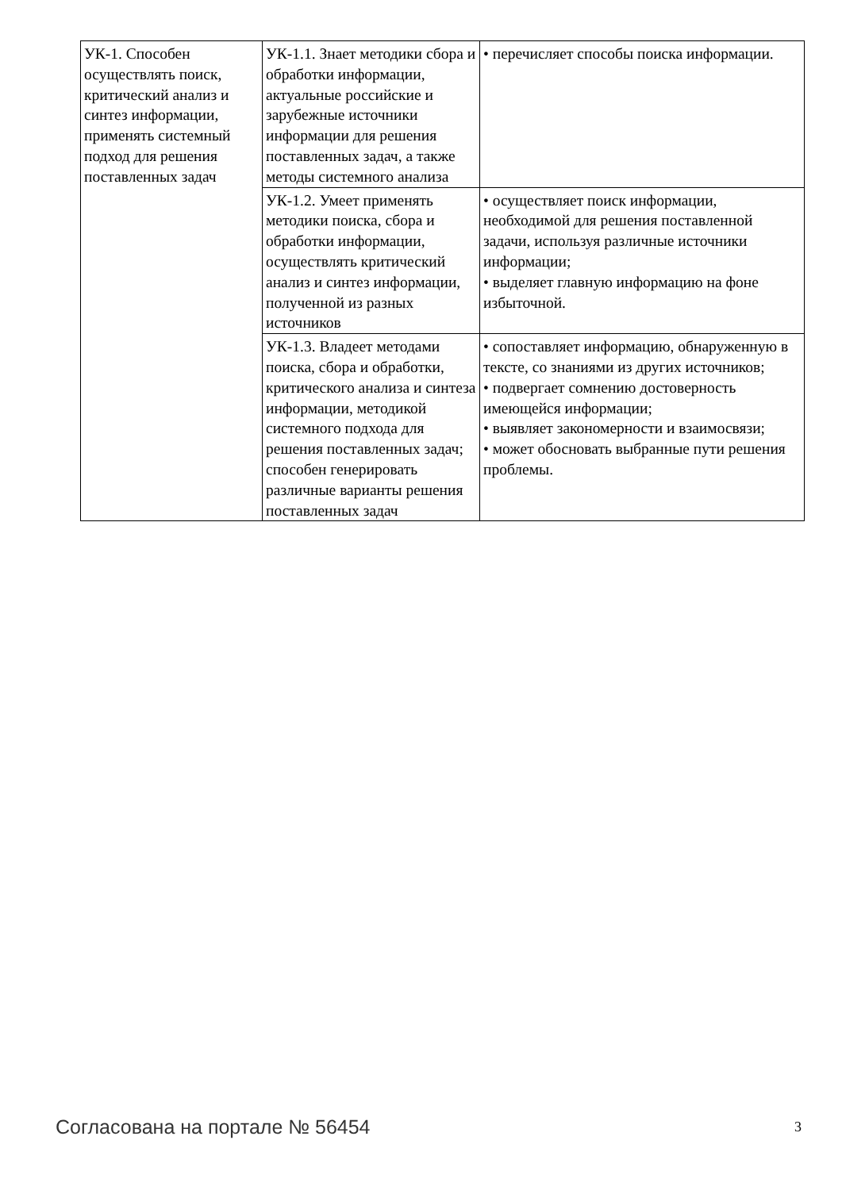| УК-1. Способен осуществлять поиск, критический анализ и синтез информации, применять системный подход для решения поставленных задач | УК-1.1. Знает методики сбора и обработки информации, актуальные российские и зарубежные источники информации для решения поставленных задач, а также методы системного анализа | • перечисляет способы поиска информации. |
| | УК-1.2. Умеет применять методики поиска, сбора и обработки информации, осуществлять критический анализ и синтез информации, полученной из разных источников | • осуществляет поиск информации, необходимой для решения поставленной задачи, используя различные источники информации; • выделяет главную информацию на фоне избыточной. |
| | УК-1.3. Владеет методами поиска, сбора и обработки, критического анализа и синтеза информации, методикой системного подхода для решения поставленных задач; способен генерировать различные варианты решения поставленных задач | • сопоставляет информацию, обнаруженную в тексте, со знаниями из других источников; • подвергает сомнению достоверность имеющейся информации; • выявляет закономерности и взаимосвязи; • может обосновать выбранные пути решения проблемы. |
Согласована на портале № 56454 3